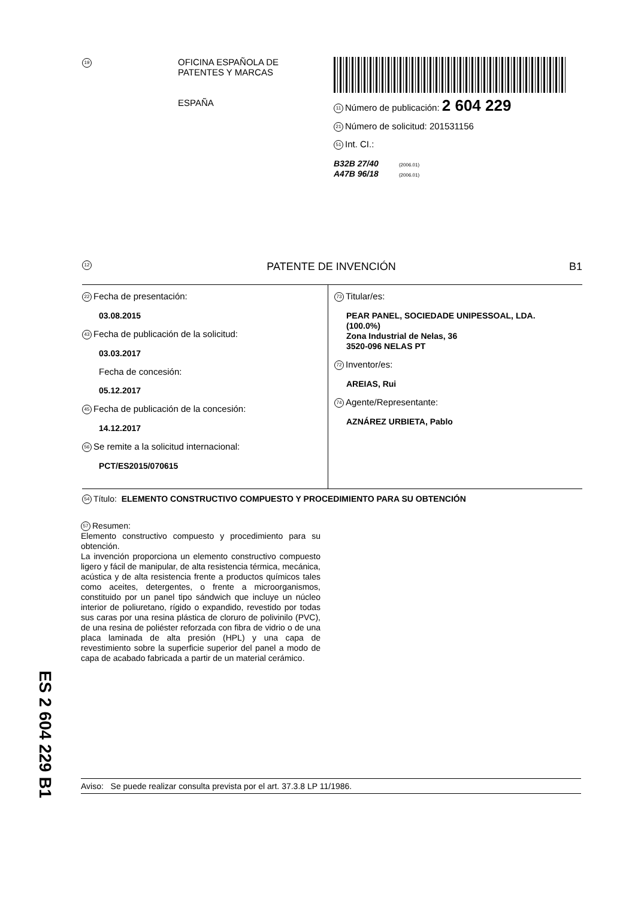19
OFICINA ESPAÑOLA DE
PATENTES Y MARCAS
ESPAÑA
11 Número de publicación: 2 604 229
21 Número de solicitud: 201531156
51 Int. CI.:
B32B 27/40 (2006.01)
A47B 96/18 (2006.01)
12 PATENTE DE INVENCIÓN B1
22 Fecha de presentación:
03.08.2015
43 Fecha de publicación de la solicitud:
03.03.2017
Fecha de concesión:
05.12.2017
45 Fecha de publicación de la concesión:
14.12.2017
56 Se remite a la solicitud internacional:
PCT/ES2015/070615
73 Titular/es:
PEAR PANEL, SOCIEDADE UNIPESSOAL, LDA.
(100.0%)
Zona Industrial de Nelas, 36
3520-096 NELAS PT
72 Inventor/es:
AREIAS, Rui
74 Agente/Representante:
AZNÁREZ URBIETA, Pablo
54 Título: ELEMENTO CONSTRUCTIVO COMPUESTO Y PROCEDIMIENTO PARA SU OBTENCIÓN
57 Resumen:
Elemento constructivo compuesto y procedimiento para su obtención.
La invención proporciona un elemento constructivo compuesto ligero y fácil de manipular, de alta resistencia térmica, mecánica, acústica y de alta resistencia frente a productos químicos tales como aceites, detergentes, o frente a microorganismos, constituido por un panel tipo sándwich que incluye un núcleo interior de poliuretano, rígido o expandido, revestido por todas sus caras por una resina plástica de cloruro de polivinilo (PVC), de una resina de poliéster reforzada con fibra de vidrio o de una placa laminada de alta presión (HPL) y una capa de revestimiento sobre la superficie superior del panel a modo de capa de acabado fabricada a partir de un material cerámico.
Aviso: Se puede realizar consulta prevista por el art. 37.3.8 LP 11/1986.
ES 2 604 229 B1